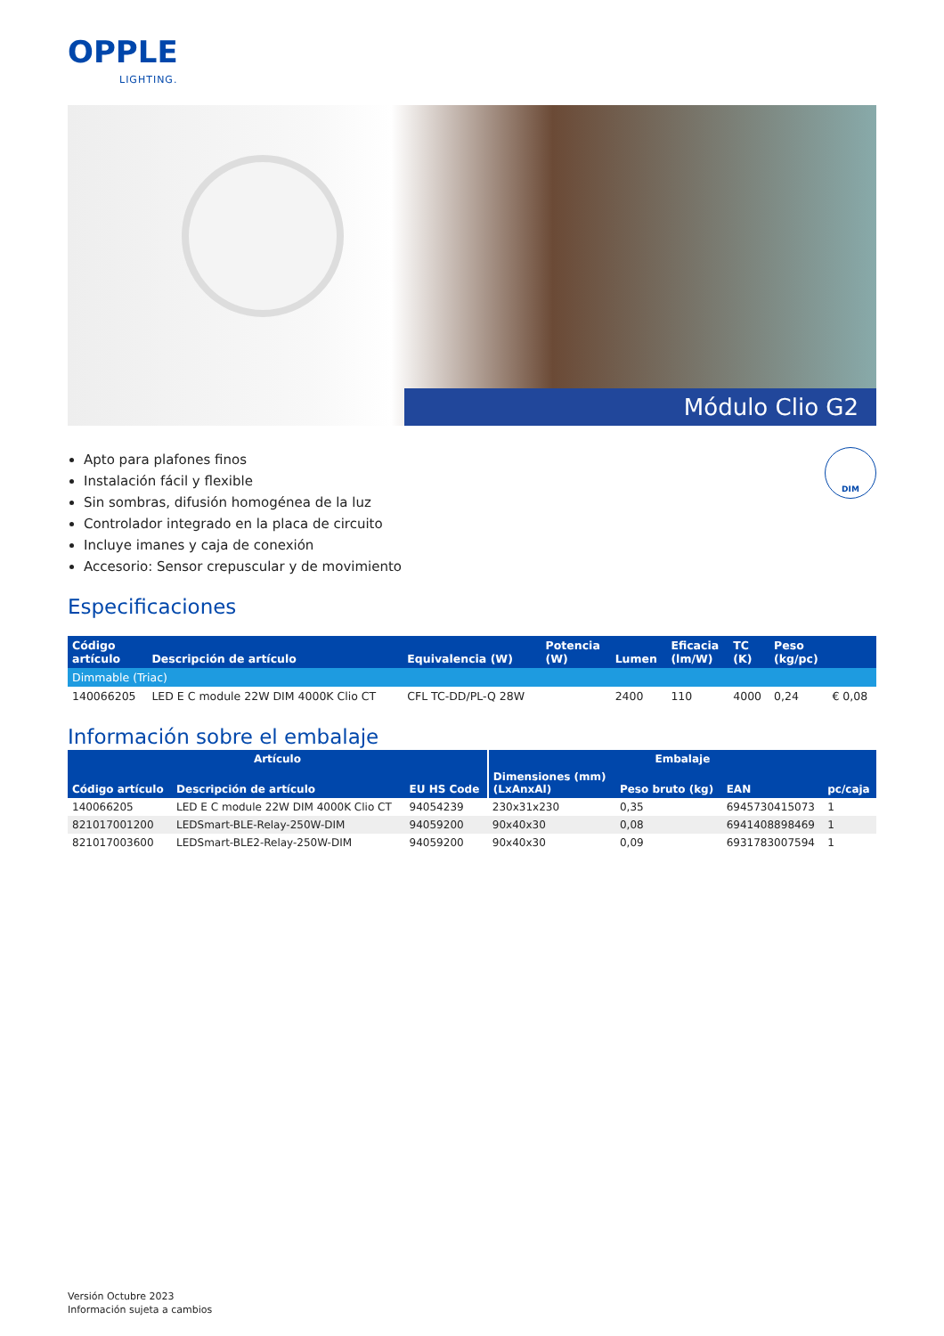OPPLE
LIGHTING.
Módulo Clio G2
DIM
Apto para plafones finos
Instalación fácil y flexible
Sin sombras, difusión homogénea de la luz
Controlador integrado en la placa de circuito
Incluye imanes y caja de conexión
Accesorio: Sensor crepuscular y de movimiento
Especificaciones
| Código artículo | Descripción de artículo | Equivalencia (W) | Potencia (W) | Lumen | Eficacia (lm/W) | TC (K) | Peso (kg/pc) | |
| --- | --- | --- | --- | --- | --- | --- | --- | --- |
| Dimmable (Triac) | | | | | | | | |
| 140066205 | LED E C module 22W DIM 4000K Clio CT | CFL TC-DD/PL-Q 28W | | 2400 | 110 | 4000 | 0,24 | € 0,08 |
Información sobre el embalaje
| Artículo | | | Embalaje | | | |
| --- | --- | --- | --- | --- | --- | --- |
| Código artículo | Descripción de artículo | EU HS Code | Dimensiones (mm) (LxAnxAl) | Peso bruto (kg) | EAN | pc/caja |
| 140066205 | LED E C module 22W DIM 4000K Clio CT | 94054239 | 230x31x230 | 0,35 | 6945730415073 | 1 |
| 821017001200 | LEDSmart-BLE-Relay-250W-DIM | 94059200 | 90x40x30 | 0,08 | 6941408898469 | 1 |
| 821017003600 | LEDSmart-BLE2-Relay-250W-DIM | 94059200 | 90x40x30 | 0,09 | 6931783007594 | 1 |
Versión Octubre 2023
Información sujeta a cambios